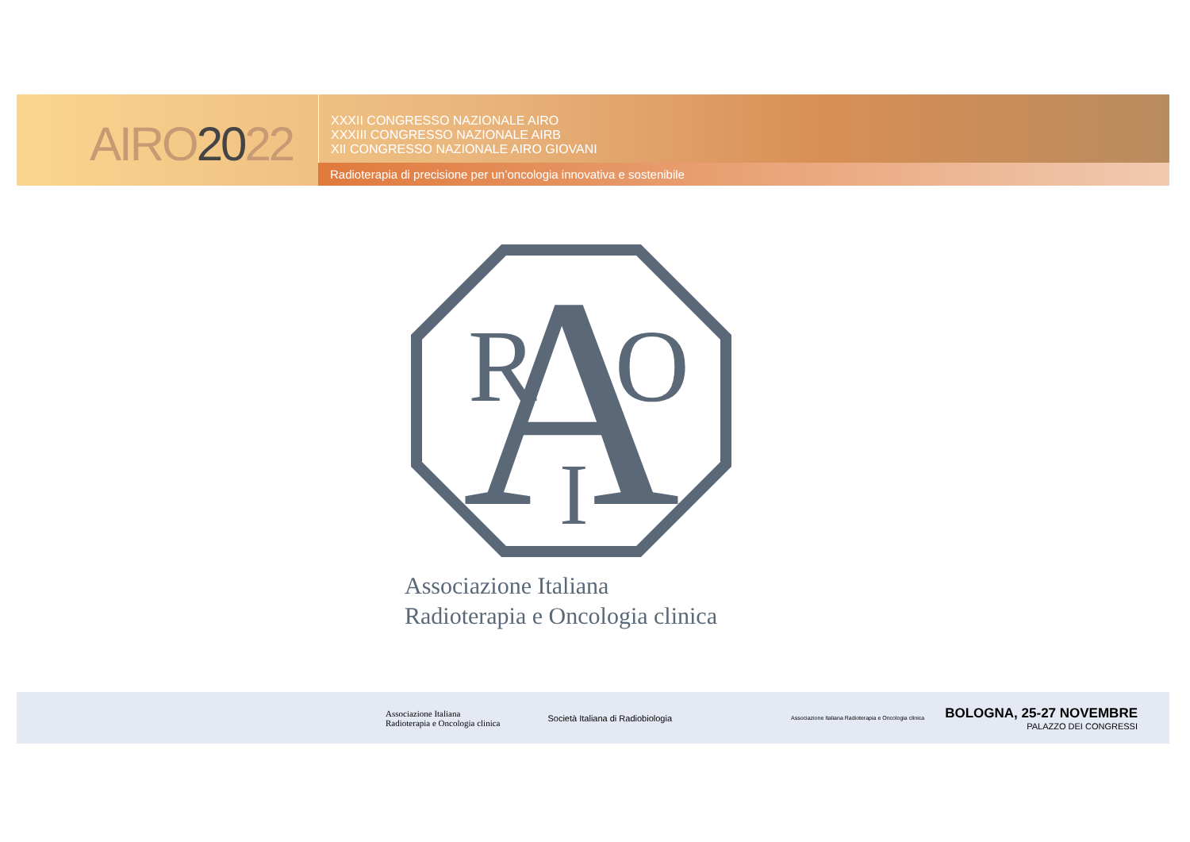AIRO2022
XXXII CONGRESSO NAZIONALE AIRO
XXXIII CONGRESSO NAZIONALE AIRB
XII CONGRESSO NAZIONALE AIRO GIOVANI
Radioterapia di precisione per un’oncologia innovativa e sostenibile
A
R
O
I
Associazione Italiana
Radioterapia e Oncologia clinica
Associazione Italiana
Radioterapia e Oncologia clinica
Società Italiana di Radiobiologia
Associazione Italiana Radioterapia e Oncologia clinica
BOLOGNA, 25-27 NOVEMBRE
PALAZZO DEI CONGRESSI